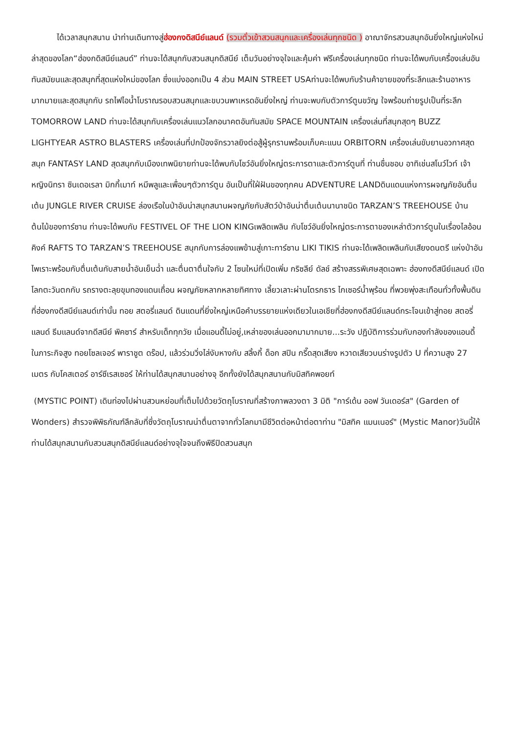ได้เวลาสนุกสนาน นำท่านเดินทางสู่ฮ่องกงดิสนีย์แลนด์ (รวมตั๋วเข้าสวนสนุกและเครื่องเล่นทุกชนิด ) อาณาจักรสวนสนุกอันยิ่งใหญ่แห่งใหม่ล่าสุดของโลก“ฮ่องกดิสนีย์แลนด์” ท่านจะได้สนุกกับสวนสนุกดิสนีย์ เต็มวันอย่างจุใจและคุ้มค่า ฟรีเครื่องเล่นทุกชนิด ท่านจะได้พบกับเครื่องเล่นอันทันสมัยนและสุดสนุกที่สุดแห่งใหม่ของโลก ซึ่งแบ่งออกเป็น 4 ส่วน MAIN STREET USAท่านจะได้พบกับร้านค้าขายของที่ระลึกและร้านอาหารมากมายและสุดสนุกกับ รถไฟไอน้ำโบราณรอบสวนสนุกและขบวนพาเหรดอันยิ่งใหญ่ ท่านจะพบกับตัวการ์ตูนขวัญ ใจพร้อมถ่ายรูปเป็นที่ระลึก TOMORROW LAND ท่านจะได้สนุกกับเครื่องเล่นแนวโลกอนาคตอันทันสมัย SPACE MOUNTAIN เครื่องเล่นที่สนุกสุดๆ BUZZ LIGHTYEAR ASTRO BLASTERS เครื่องเล่นที่ปกป้องจักรวาลยิงต่อสู้ผู้รุกรานพร้อมเก็บคะแนน ORBITORN เครื่องเล่นขับยานอวกาศสุดสนุก FANTASY LAND สุดสนุกกับเมืองเทพนิยายท่านจะได้พบกับโชว์อันยิ่งใหญ่ตระการตาและตัวการ์ตูนที่ ท่านชื่นชอบ อาทิเช่นสโนว์ไวท์ เจ้าหญิงนิทรา ซินเดอเรลา มิกกี้เมาท์ หมีพลูและเพื่อนๆตัวการ์ตูน อันเป็นที่ใฝ่ฝันของทุกคน ADVENTURE LANDดินแดนแห่งการผจญภัยอันตื่นเต้น JUNGLE RIVER CRUISE ล่องเรือในป่าอันน่าสนุกสนานผจญภัยกับสัตว์ป่าอันน่าตื่นเต้นนานาชนิด TARZAN’S TREEHOUSE บ้านต้นไม้ของทาร์ซาน ท่านจะได้พบกับ FESTIVEL OF THE LION KINGเพลิดเพลิน กับโชว์อันยิ่งใหญ่ตระการตาของเหล่าตัวการ์ตูนในเรื่องไลอ้อนคิงค์ RAFTS TO TARZAN’S TREEHOUSE สนุกกับการล่องแพข้ามสู่เกาะทาร์ซาน LIKI TIKIS ท่านจะได้เพลิดเพลินกับเสียงดนตรี แห่งป่าอันไพเราะพร้อมกับตื่นเต้นกับสายน้ำอันเย็นฉ่ำ และตื่นตาตื่นใจกับ 2 โซนใหม่ที่เปิดเพิ่ม กริซลีย์ ดัลช์ สร้างสรรพิเศษสุดเฉพาะ ฮ่องกงดีสนีย์แลนด์ เปิดโลกตะวันตกกับ รถรางตะลุยขุมทองแดนเถื่อน ผจญภัยหลากหลายทิศทาง เลี้ยวเลาะผ่านโตรกธาร ไกเซอร์น้ำพุร้อน ที่พวยพุ่งสะเทือนทั่วทั้งพื้นดินที่ฮ่องกงดีสนีย์แลนด์เท่านั้น ทอย สตอรี่แลนด์ ดินแดนที่ยิ่งใหญ่เหนือคำบรรยายแห่งเดียวในเอเชียที่ฮ่องกงดีสนีย์แลนด์กระโจนเข้าสู่ทอย สตอรี่แลนด์ ธีมแลนด์จากดีสนีย์ พิคซาร์ สำหรับเด็กทุกวัย เมื่อแอนดี้ไม่อยู่,เหล่าของเล่นออกมามากมาย...ระวัง ปฏิบัติการร่วมกับกองกำลังของแอนดี้ ในภาระกิจสูง ทอยโซลเจอร์ พาราชูต ดร๊อป, แล้วร่วมวิ่งไล่งับหางกับ สลิ้งกี้ ด็อก สปิน กรี๊ดสุดเสียง หวาดเสียวบนร่างรูปตัว U ที่ความสูง 27 เมตร กับโคสเตอร์ อาร์ซีเรสเซอร์ ให้ท่านได้สนุกสนานอย่างจุ อีกทั้งยังได้สนุกสนานกับมิสทิคพอยท์
(MYSTIC POINT) เดินท่องไปผ่านสวนหย่อมที่เต็มไปด้วยวัตถุโบราณที่สร้างภาพลวงตา 3 มิติ "การ์เด้น ออฟ วันเดอร์ส" (Garden of Wonders) สำรวจพิพิธภัณฑ์ลึกลับที่ซึ่งวัตถุโบราณน่าตื่นตาจากทั่วโลกมามีชีวิตต่อหน้าต่อตาท่าน "มิสทิค แมนเนอร์" (Mystic Manor)วันนี้ให้ท่านได้สนุกสนานกับสวนสนุกดิสนีย์แลนด์อย่างจุใจจนถึงพิธีปิดสวนสนุก